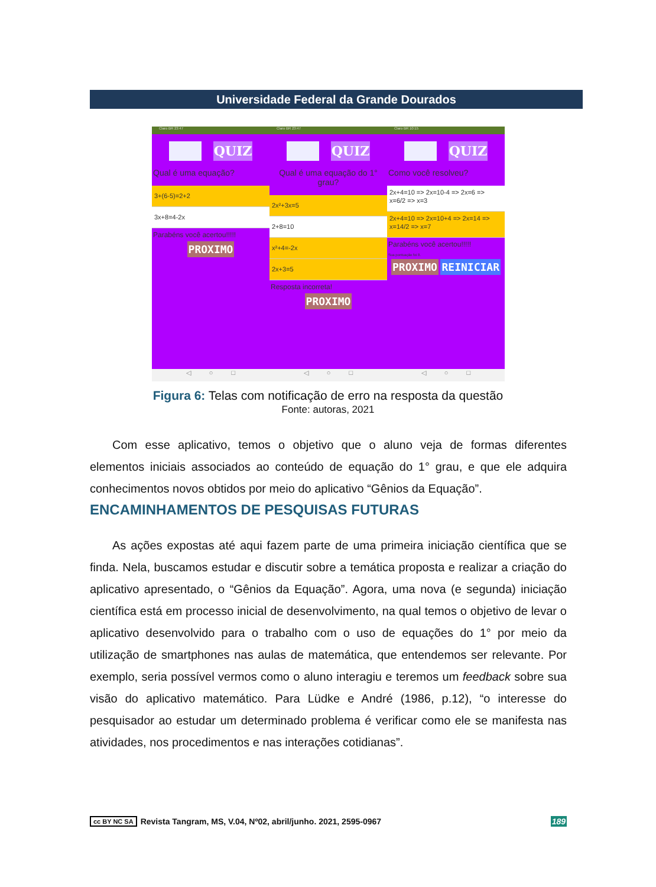Universidade Federal da Grande Dourados
Claro BR 23:47
QUIZ
Qual é uma equação?
3+(6-5)=2+2
3x+8=4-2x
Parabéns você acertou!!!!!
PROXIMO
◁ ○ □
Claro BR 23:47
QUIZ
Qual é uma equação do 1° grau?
2x²+3x=5
2+8=10
x²+4=-2x
2x+3=5
Resposta incorreta!
PROXIMO
◁ ○ □
Claro BR 10:15
QUIZ
Como você resolveu?
2x+4=10 => 2x=10-4 => 2x=6 => x=6/2 => x=3
2x+4=10 => 2x=10+4 => 2x=14 => x=14/2 => x=7
Parabéns você acertou!!!!!
Sua pontuação foi 8.
PROXIMO REINICIAR
◁ ○ □
Figura 6: Telas com notificação de erro na resposta da questão
Fonte: autoras, 2021
Com esse aplicativo, temos o objetivo que o aluno veja de formas diferentes elementos iniciais associados ao conteúdo de equação do 1° grau, e que ele adquira conhecimentos novos obtidos por meio do aplicativo “Gênios da Equação”.
ENCAMINHAMENTOS DE PESQUISAS FUTURAS
As ações expostas até aqui fazem parte de uma primeira iniciação científica que se finda. Nela, buscamos estudar e discutir sobre a temática proposta e realizar a criação do aplicativo apresentado, o “Gênios da Equação”. Agora, uma nova (e segunda) iniciação científica está em processo inicial de desenvolvimento, na qual temos o objetivo de levar o aplicativo desenvolvido para o trabalho com o uso de equações do 1° por meio da utilização de smartphones nas aulas de matemática, que entendemos ser relevante. Por exemplo, seria possível vermos como o aluno interagiu e teremos um feedback sobre sua visão do aplicativo matemático. Para Lüdke e André (1986, p.12), “o interesse do pesquisador ao estudar um determinado problema é verificar como ele se manifesta nas atividades, nos procedimentos e nas interações cotidianas”.
cc BY NC SA Revista Tangram, MS, V.04, Nº02, abril/junho. 2021, 2595-0967 189